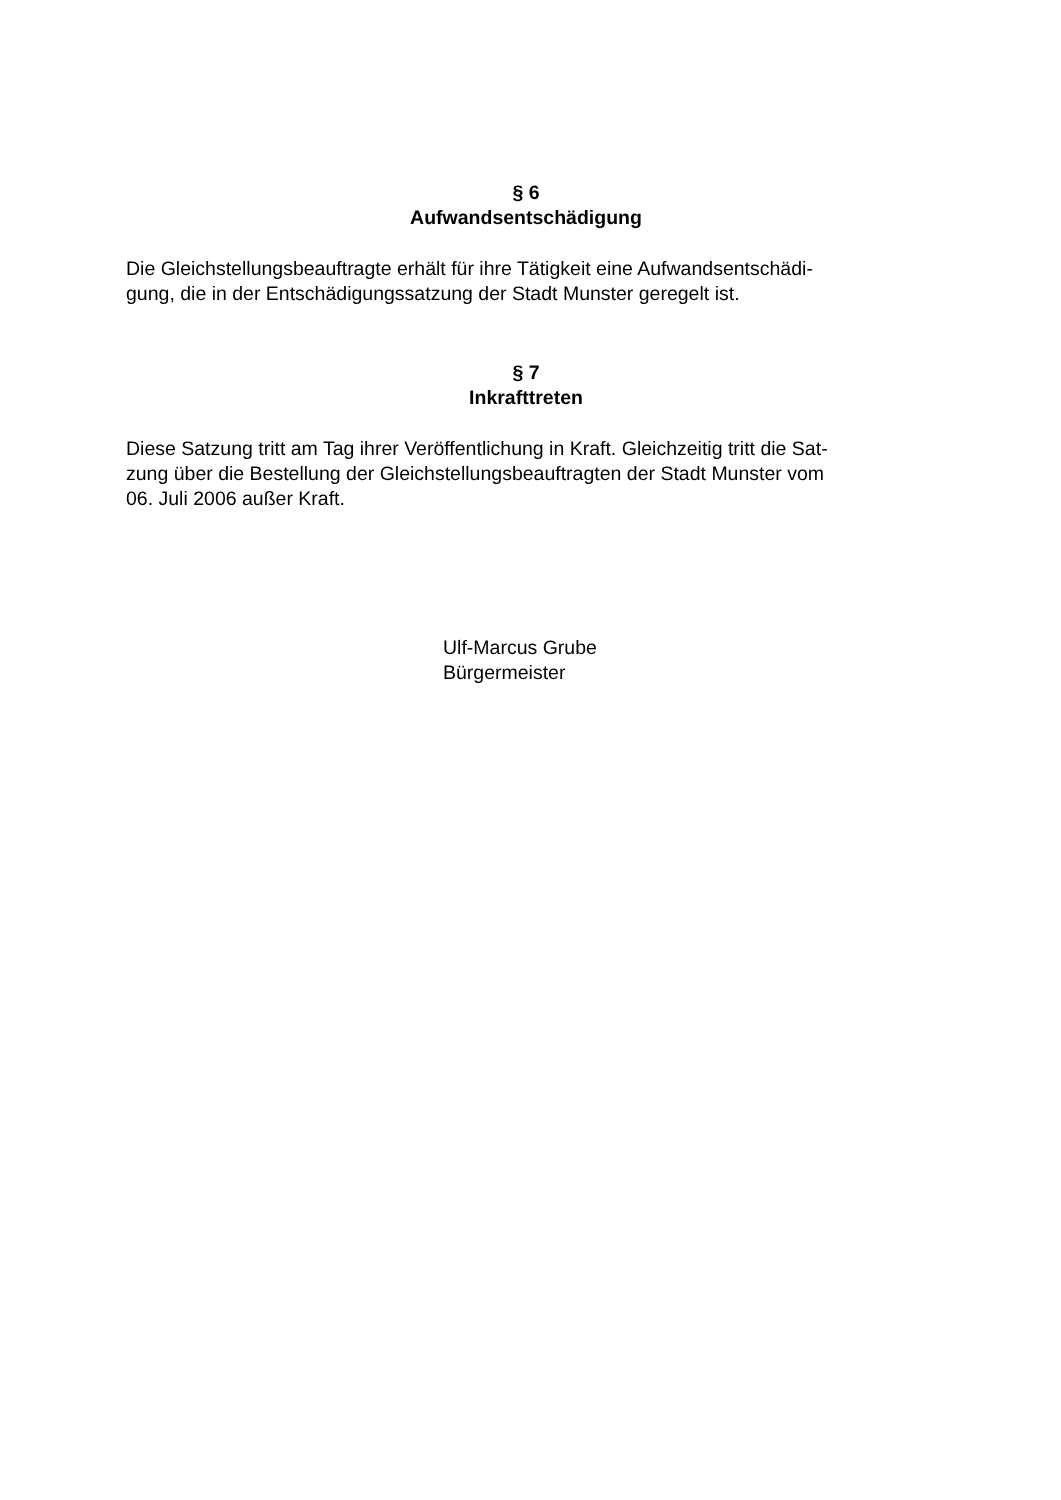§ 6
Aufwandsentschädigung
Die Gleichstellungsbeauftragte erhält für ihre Tätigkeit eine Aufwandsentschädi-
gung, die in der Entschädigungssatzung der Stadt Munster geregelt ist.
§ 7
Inkrafttreten
Diese Satzung tritt am Tag ihrer Veröffentlichung in Kraft. Gleichzeitig tritt die Sat-
zung über die Bestellung der Gleichstellungsbeauftragten der Stadt Munster vom
06. Juli 2006 außer Kraft.
Ulf-Marcus Grube
Bürgermeister